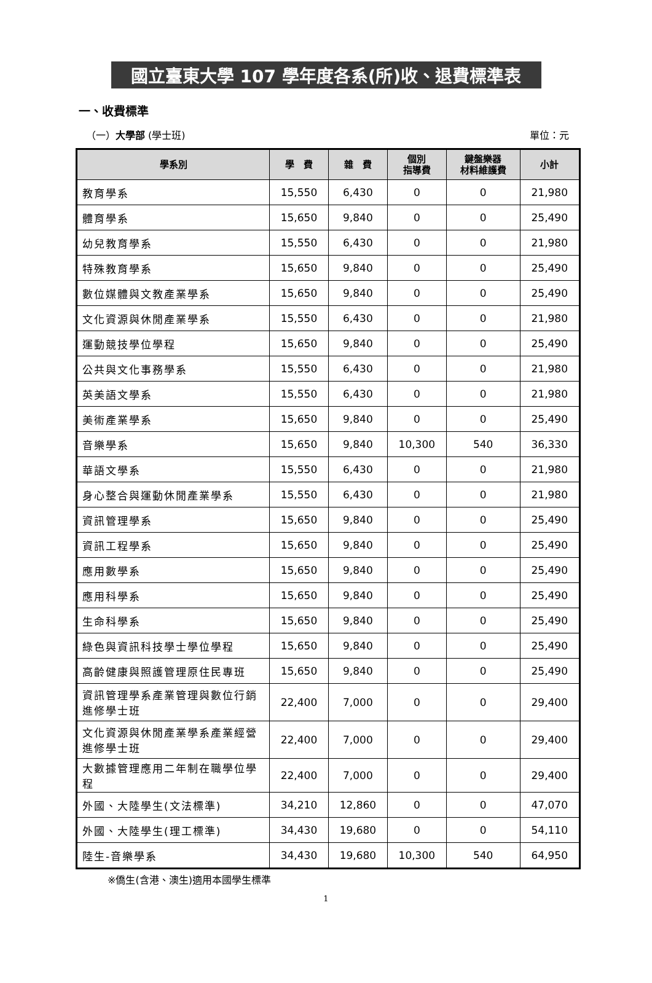國立臺東大學 107 學年度各系(所)收、退費標準表
一、收費標準
（一）大學部 (學士班) 單位：元
| 學系別 | 學 費 | 雜 費 | 個別 指導費 | 鍵盤樂器 材料維護費 | 小計 |
| --- | --- | --- | --- | --- | --- |
| 教育學系 | 15,550 | 6,430 | 0 | 0 | 21,980 |
| 體育學系 | 15,650 | 9,840 | 0 | 0 | 25,490 |
| 幼兒教育學系 | 15,550 | 6,430 | 0 | 0 | 21,980 |
| 特殊教育學系 | 15,650 | 9,840 | 0 | 0 | 25,490 |
| 數位媒體與文教產業學系 | 15,650 | 9,840 | 0 | 0 | 25,490 |
| 文化資源與休閒產業學系 | 15,550 | 6,430 | 0 | 0 | 21,980 |
| 運動競技學位學程 | 15,650 | 9,840 | 0 | 0 | 25,490 |
| 公共與文化事務學系 | 15,550 | 6,430 | 0 | 0 | 21,980 |
| 英美語文學系 | 15,550 | 6,430 | 0 | 0 | 21,980 |
| 美術產業學系 | 15,650 | 9,840 | 0 | 0 | 25,490 |
| 音樂學系 | 15,650 | 9,840 | 10,300 | 540 | 36,330 |
| 華語文學系 | 15,550 | 6,430 | 0 | 0 | 21,980 |
| 身心整合與運動休閒產業學系 | 15,550 | 6,430 | 0 | 0 | 21,980 |
| 資訊管理學系 | 15,650 | 9,840 | 0 | 0 | 25,490 |
| 資訊工程學系 | 15,650 | 9,840 | 0 | 0 | 25,490 |
| 應用數學系 | 15,650 | 9,840 | 0 | 0 | 25,490 |
| 應用科學系 | 15,650 | 9,840 | 0 | 0 | 25,490 |
| 生命科學系 | 15,650 | 9,840 | 0 | 0 | 25,490 |
| 綠色與資訊科技學士學位學程 | 15,650 | 9,840 | 0 | 0 | 25,490 |
| 高齡健康與照護管理原住民專班 | 15,650 | 9,840 | 0 | 0 | 25,490 |
| 資訊管理學系產業管理與數位行銷進修學士班 | 22,400 | 7,000 | 0 | 0 | 29,400 |
| 文化資源與休閒產業學系產業經營進修學士班 | 22,400 | 7,000 | 0 | 0 | 29,400 |
| 大數據管理應用二年制在職學位學程 | 22,400 | 7,000 | 0 | 0 | 29,400 |
| 外國、大陸學生(文法標準) | 34,210 | 12,860 | 0 | 0 | 47,070 |
| 外國、大陸學生(理工標準) | 34,430 | 19,680 | 0 | 0 | 54,110 |
| 陸生-音樂學系 | 34,430 | 19,680 | 10,300 | 540 | 64,950 |
※僑生(含港、澳生)適用本國學生標準
1